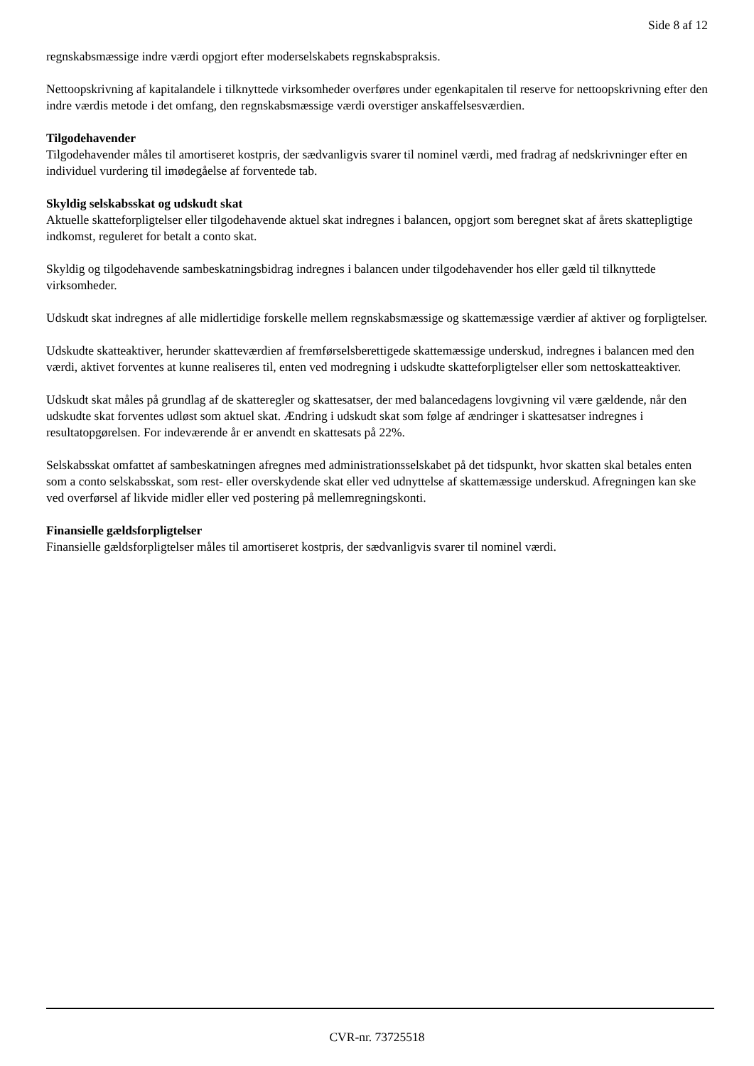Side 8 af 12
regnskabsmæssige indre værdi opgjort efter moderselskabets regnskabspraksis.
Nettoopskrivning af kapitalandele i tilknyttede virksomheder overføres under egenkapitalen til reserve for nettoopskrivning efter den indre værdis metode i det omfang, den regnskabsmæssige værdi overstiger anskaffelsesværdien.
Tilgodehavender
Tilgodehavender måles til amortiseret kostpris, der sædvanligvis svarer til nominel værdi, med fradrag af nedskrivninger efter en individuel vurdering til imødegåelse af forventede tab.
Skyldig selskabsskat og udskudt skat
Aktuelle skatteforpligtelser eller tilgodehavende aktuel skat indregnes i balancen, opgjort som beregnet skat af årets skattepligtige indkomst, reguleret for betalt a conto skat.
Skyldig og tilgodehavende sambeskatningsbidrag indregnes i balancen under tilgodehavender hos eller gæld til tilknyttede virksomheder.
Udskudt skat indregnes af alle midlertidige forskelle mellem regnskabsmæssige og skattemæssige værdier af aktiver og forpligtelser.
Udskudte skatteaktiver, herunder skatteværdien af fremførselsberettigede skattemæssige underskud, indregnes i balancen med den værdi, aktivet forventes at kunne realiseres til, enten ved modregning i udskudte skatteforpligtelser eller som nettoskatteaktiver.
Udskudt skat måles på grundlag af de skatteregler og skattesatser, der med balancedagens lovgivning vil være gældende, når den udskudte skat forventes udløst som aktuel skat. Ændring i udskudt skat som følge af ændringer i skattesatser indregnes i resultatopgørelsen. For indeværende år er anvendt en skattesats på 22%.
Selskabsskat omfattet af sambeskatningen afregnes med administrationsselskabet på det tidspunkt, hvor skatten skal betales enten som a conto selskabsskat, som rest- eller overskydende skat eller ved udnyttelse af skattemæssige underskud. Afregningen kan ske ved overførsel af likvide midler eller ved postering på mellemregningskonti.
Finansielle gældsforpligtelser
Finansielle gældsforpligtelser måles til amortiseret kostpris, der sædvanligvis svarer til nominel værdi.
CVR-nr. 73725518